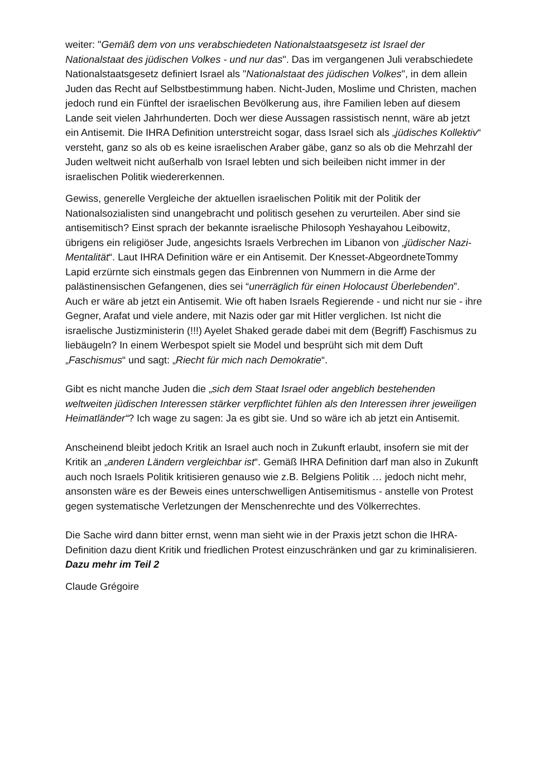weiter: "Gemäß dem von uns verabschiedeten Nationalstaatsgesetz ist Israel der Nationalstaat des jüdischen Volkes - und nur das". Das im vergangenen Juli verabschiedete Nationalstaatsgesetz definiert Israel als "Nationalstaat des jüdischen Volkes", in dem allein Juden das Recht auf Selbstbestimmung haben. Nicht-Juden, Moslime und Christen, machen jedoch rund ein Fünftel der israelischen Bevölkerung aus, ihre Familien leben auf diesem Lande seit vielen Jahrhunderten. Doch wer diese Aussagen rassistisch nennt, wäre ab jetzt ein Antisemit. Die IHRA Definition unterstreicht sogar, dass Israel sich als „jüdisches Kollektiv“ versteht, ganz so als ob es keine israelischen Araber gäbe, ganz so als ob die Mehrzahl der Juden weltweit nicht außerhalb von Israel lebten und sich beileiben nicht immer in der israelischen Politik wiedererkennen.
Gewiss, generelle Vergleiche der aktuellen israelischen Politik mit der Politik der Nationalsozialisten sind unangebracht und politisch gesehen zu verurteilen. Aber sind sie antisemitisch? Einst sprach der bekannte israelische Philosoph Yeshayahou Leibowitz, übrigens ein religiöser Jude, angesichts Israels Verbrechen im Libanon von „jüdischer Nazi-Mentalität“. Laut IHRA Definition wäre er ein Antisemit. Der Knesset-AbgeordneteTommy Lapid erzürnte sich einstmals gegen das Einbrennen von Nummern in die Arme der palästinensischen Gefangenen, dies sei “unerräglich für einen Holocaust Überlebenden”. Auch er wäre ab jetzt ein Antisemit. Wie oft haben Israels Regierende - und nicht nur sie - ihre Gegner, Arafat und viele andere, mit Nazis oder gar mit Hitler verglichen. Ist nicht die israelische Justizministerin (!!!) Ayelet Shaked gerade dabei mit dem (Begriff) Faschismus zu liebäugeln? In einem Werbespot spielt sie Model und besprüht sich mit dem Duft „Faschismus“ und sagt: „Riecht für mich nach Demokratie“.
Gibt es nicht manche Juden die „sich dem Staat Israel oder angeblich bestehenden weltweiten jüdischen Interessen stärker verpflichtet fühlen als den Interessen ihrer jeweiligen Heimatländer“? Ich wage zu sagen: Ja es gibt sie. Und so wäre ich ab jetzt ein Antisemit.
Anscheinend bleibt jedoch Kritik an Israel auch noch in Zukunft erlaubt, insofern sie mit der Kritik an „anderen Ländern vergleichbar ist“. Gemäß IHRA Definition darf man also in Zukunft auch noch Israels Politik kritisieren genauso wie z.B. Belgiens Politik … jedoch nicht mehr, ansonsten wäre es der Beweis eines unterschwelligen Antisemitismus - anstelle von Protest gegen systematische Verletzungen der Menschenrechte und des Völkerrechtes.
Die Sache wird dann bitter ernst, wenn man sieht wie in der Praxis jetzt schon die IHRA- Definition dazu dient Kritik und friedlichen Protest einzuschränken und gar zu kriminalisieren. Dazu mehr im Teil 2
Claude Grégoire